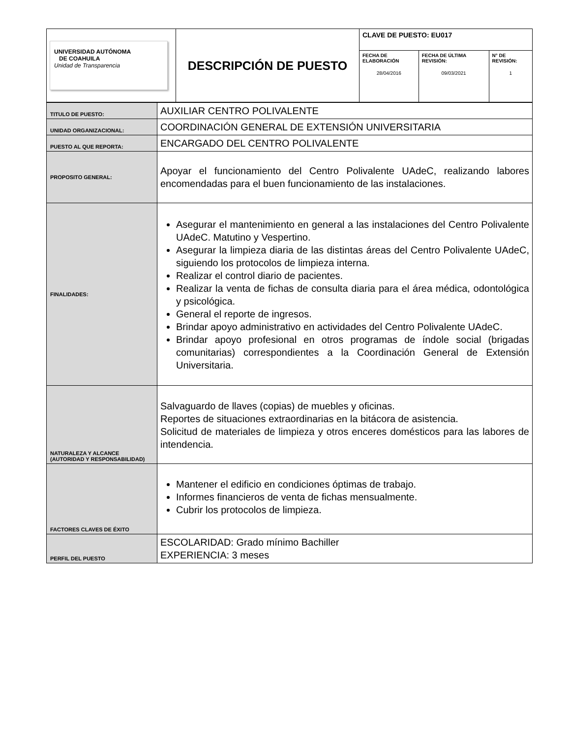| UNIVERSIDAD AUTÓNOMA DE COAHUILA Unidad de Transparencia | DESCRIPCIÓN DE PUESTO | CLAVE DE PUESTO: EU017 | | |
| | | FECHA DE ELABORACIÓN 28/04/2016 | FECHA DE ÚLTIMA REVISIÓN: 09/03/2021 | N° DE REVISIÓN: 1 |
| TITULO DE PUESTO: | AUXILIAR CENTRO POLIVALENTE |
| UNIDAD ORGANIZACIONAL: | COORDINACIÓN GENERAL DE EXTENSIÓN UNIVERSITARIA |
| PUESTO AL QUE REPORTA: | ENCARGADO DEL CENTRO POLIVALENTE |
| PROPOSITO GENERAL: | Apoyar el funcionamiento del Centro Polivalente UAdeC, realizando labores encomendadas para el buen funcionamiento de las instalaciones. |
| FINALIDADES: | Asegurar el mantenimiento en general a las instalaciones del Centro Polivalente UAdeC. Matutino y Vespertino. Asegurar la limpieza diaria de las distintas áreas del Centro Polivalente UAdeC, siguiendo los protocolos de limpieza interna. Realizar el control diario de pacientes. Realizar la venta de fichas de consulta diaria para el área médica, odontológica y psicológica. General el reporte de ingresos. Brindar apoyo administrativo en actividades del Centro Polivalente UAdeC. Brindar apoyo profesional en otros programas de índole social (brigadas comunitarias) correspondientes a la Coordinación General de Extensión Universitaria. |
| NATURALEZA Y ALCANCE (AUTORIDAD Y RESPONSABILIDAD) | Salvaguardo de llaves (copias) de muebles y oficinas. Reportes de situaciones extraordinarias en la bitácora de asistencia. Solicitud de materiales de limpieza y otros enceres domésticos para las labores de intendencia. |
| FACTORES CLAVES DE ÉXITO | Mantener el edificio en condiciones óptimas de trabajo. Informes financieros de venta de fichas mensualmente. Cubrir los protocolos de limpieza. |
| PERFIL DEL PUESTO | ESCOLARIDAD: Grado mínimo Bachiller EXPERIENCIA: 3 meses |